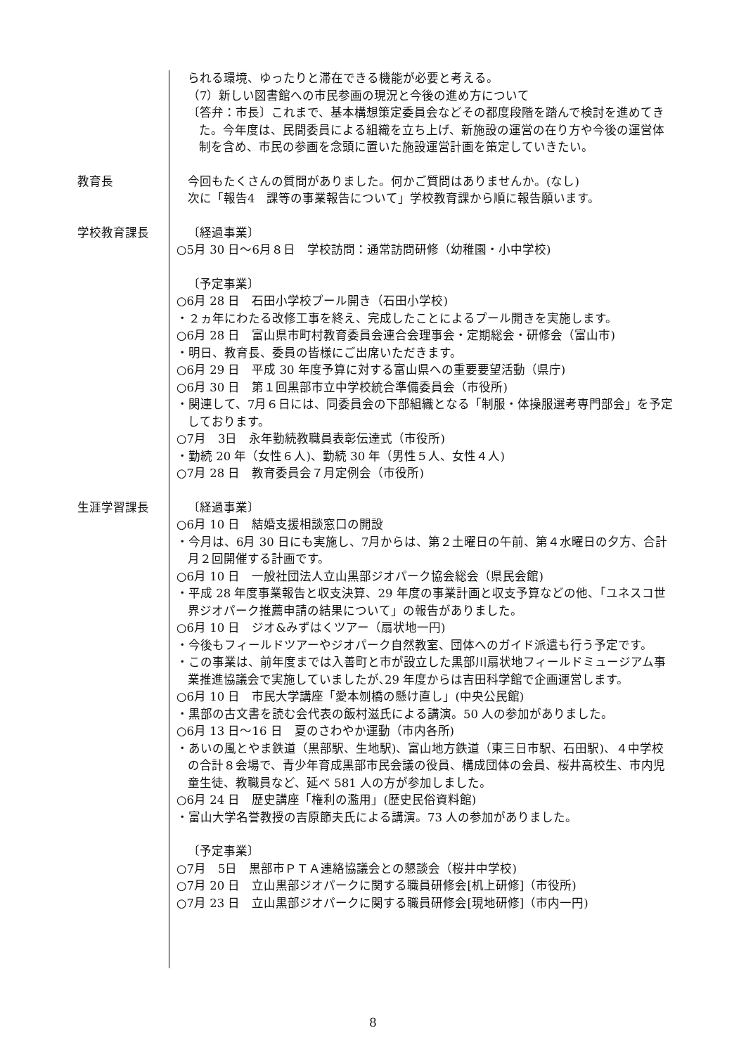られる環境、ゆったりと滞在できる機能が必要と考える。
（7）新しい図書館への市民参画の現況と今後の進め方について
〔答弁：市長〕これまで、基本構想策定委員会などその都度段階を踏んで検討を進めてきた。今年度は、民間委員による組織を立ち上げ、新施設の運営の在り方や今後の運営体制を含め、市民の参画を念頭に置いた施設運営計画を策定していきたい。
教育長
今回もたくさんの質問がありました。何かご質問はありませんか。(なし)
次に「報告4　課等の事業報告について」学校教育課から順に報告願います。
学校教育課長
〔経過事業〕
○5月 30 日～6月８日　学校訪問：通常訪問研修（幼稚園・小中学校)
〔予定事業〕
○6月 28 日　石田小学校プール開き（石田小学校)
・２ヵ年にわたる改修工事を終え、完成したことによるプール開きを実施します。
○6月 28 日　富山県市町村教育委員会連合会理事会・定期総会・研修会（富山市)
・明日、教育長、委員の皆様にご出席いただきます。
○6月 29 日　平成 30 年度予算に対する富山県への重要要望活動（県庁)
○6月 30 日　第１回黒部市立中学校統合準備委員会（市役所)
・関連して、7月６日には、同委員会の下部組織となる「制服・体操服選考専門部会」を予定しております。
○7月　3日　永年勤続教職員表彰伝達式（市役所)
・勤続 20 年（女性６人)、勤続 30 年（男性５人、女性４人)
○7月 28 日　教育委員会７月定例会（市役所)
生涯学習課長
〔経過事業〕
○6月 10 日　結婚支援相談窓口の開設
・今月は、6月 30 日にも実施し、7月からは、第２土曜日の午前、第４水曜日の夕方、合計月２回開催する計画です。
○6月 10 日　一般社団法人立山黒部ジオパーク協会総会（県民会館)
・平成 28 年度事業報告と収支決算、29 年度の事業計画と収支予算などの他、「ユネスコ世界ジオパーク推薦申請の結果について」の報告がありました。
○6月 10 日　ジオ&みずはくツアー（扇状地一円)
・今後もフィールドツアーやジオパーク自然教室、団体へのガイド派遣も行う予定です。
・この事業は、前年度までは入善町と市が設立した黒部川扇状地フィールドミュージアム事業推進協議会で実施していましたが､29 年度からは吉田科学館で企画運営します。
○6月 10 日　市民大学講座「愛本刎橋の懸け直し」(中央公民館)
・黒部の古文書を読む会代表の飯村滋氏による講演。50 人の参加がありました。
○6月 13 日～16 日　夏のさわやか運動（市内各所)
・あいの風とやま鉄道（黒部駅、生地駅)、富山地方鉄道（東三日市駅、石田駅)、４中学校の合計８会場で、青少年育成黒部市民会議の役員、構成団体の会員、桜井高校生、市内児童生徒、教職員など、延べ 581 人の方が参加しました。
○6月 24 日　歴史講座「権利の濫用」(歴史民俗資料館)
・富山大学名誉教授の吉原節夫氏による講演。73 人の参加がありました。
〔予定事業〕
○7月　5日　黒部市ＰＴＡ連絡協議会との懇談会（桜井中学校)
○7月 20 日　立山黒部ジオパークに関する職員研修会[机上研修]（市役所)
○7月 23 日　立山黒部ジオパークに関する職員研修会[現地研修]（市内一円)
8